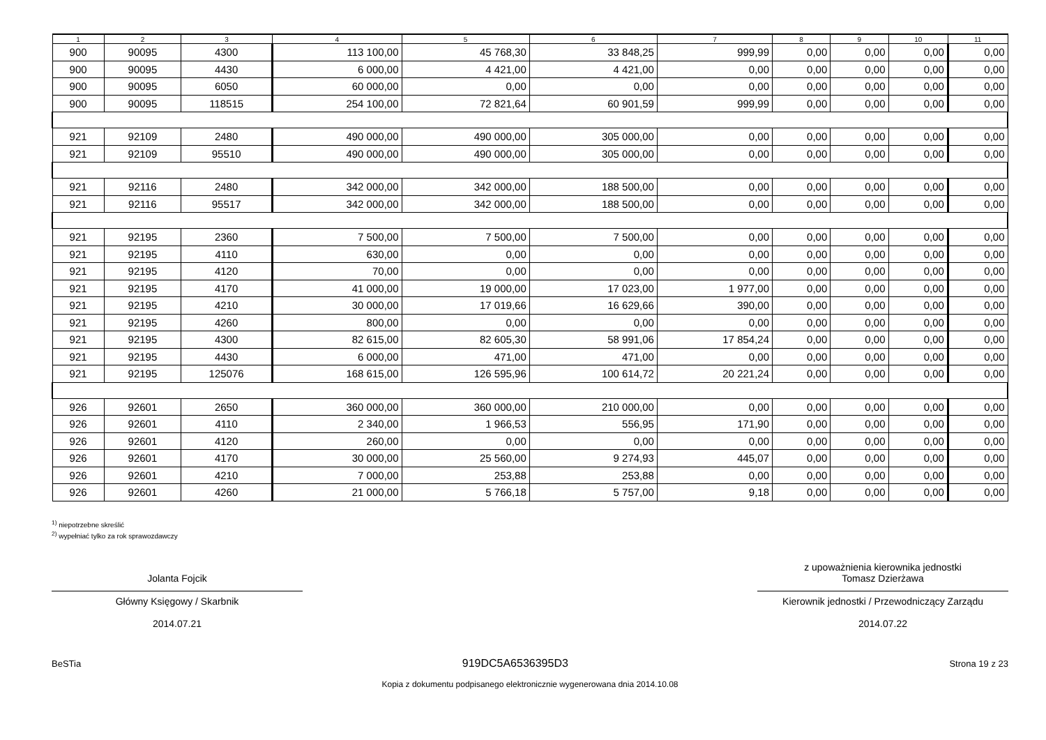| 1 | 2 | 3 | 4 | 5 | 6 | 7 | 8 | 9 | 10 | 11 |
| --- | --- | --- | --- | --- | --- | --- | --- | --- | --- | --- |
| 900 | 90095 | 4300 | 113 100,00 | 45 768,30 | 33 848,25 | 999,99 | 0,00 | 0,00 | 0,00 | 0,00 |
| 900 | 90095 | 4430 | 6 000,00 | 4 421,00 | 4 421,00 | 0,00 | 0,00 | 0,00 | 0,00 | 0,00 |
| 900 | 90095 | 6050 | 60 000,00 | 0,00 | 0,00 | 0,00 | 0,00 | 0,00 | 0,00 | 0,00 |
| 900 | 90095 | 118515 | 254 100,00 | 72 821,64 | 60 901,59 | 999,99 | 0,00 | 0,00 | 0,00 | 0,00 |
| 921 | 92109 | 2480 | 490 000,00 | 490 000,00 | 305 000,00 | 0,00 | 0,00 | 0,00 | 0,00 | 0,00 |
| 921 | 92109 | 95510 | 490 000,00 | 490 000,00 | 305 000,00 | 0,00 | 0,00 | 0,00 | 0,00 | 0,00 |
| 921 | 92116 | 2480 | 342 000,00 | 342 000,00 | 188 500,00 | 0,00 | 0,00 | 0,00 | 0,00 | 0,00 |
| 921 | 92116 | 95517 | 342 000,00 | 342 000,00 | 188 500,00 | 0,00 | 0,00 | 0,00 | 0,00 | 0,00 |
| 921 | 92195 | 2360 | 7 500,00 | 7 500,00 | 7 500,00 | 0,00 | 0,00 | 0,00 | 0,00 | 0,00 |
| 921 | 92195 | 4110 | 630,00 | 0,00 | 0,00 | 0,00 | 0,00 | 0,00 | 0,00 | 0,00 |
| 921 | 92195 | 4120 | 70,00 | 0,00 | 0,00 | 0,00 | 0,00 | 0,00 | 0,00 | 0,00 |
| 921 | 92195 | 4170 | 41 000,00 | 19 000,00 | 17 023,00 | 1 977,00 | 0,00 | 0,00 | 0,00 | 0,00 |
| 921 | 92195 | 4210 | 30 000,00 | 17 019,66 | 16 629,66 | 390,00 | 0,00 | 0,00 | 0,00 | 0,00 |
| 921 | 92195 | 4260 | 800,00 | 0,00 | 0,00 | 0,00 | 0,00 | 0,00 | 0,00 | 0,00 |
| 921 | 92195 | 4300 | 82 615,00 | 82 605,30 | 58 991,06 | 17 854,24 | 0,00 | 0,00 | 0,00 | 0,00 |
| 921 | 92195 | 4430 | 6 000,00 | 471,00 | 471,00 | 0,00 | 0,00 | 0,00 | 0,00 | 0,00 |
| 921 | 92195 | 125076 | 168 615,00 | 126 595,96 | 100 614,72 | 20 221,24 | 0,00 | 0,00 | 0,00 | 0,00 |
| 926 | 92601 | 2650 | 360 000,00 | 360 000,00 | 210 000,00 | 0,00 | 0,00 | 0,00 | 0,00 | 0,00 |
| 926 | 92601 | 4110 | 2 340,00 | 1 966,53 | 556,95 | 171,90 | 0,00 | 0,00 | 0,00 | 0,00 |
| 926 | 92601 | 4120 | 260,00 | 0,00 | 0,00 | 0,00 | 0,00 | 0,00 | 0,00 | 0,00 |
| 926 | 92601 | 4170 | 30 000,00 | 25 560,00 | 9 274,93 | 445,07 | 0,00 | 0,00 | 0,00 | 0,00 |
| 926 | 92601 | 4210 | 7 000,00 | 253,88 | 253,88 | 0,00 | 0,00 | 0,00 | 0,00 | 0,00 |
| 926 | 92601 | 4260 | 21 000,00 | 5 766,18 | 5 757,00 | 9,18 | 0,00 | 0,00 | 0,00 | 0,00 |
<sup>1)</sup> niepotrzebne skreślić
<sup>2)</sup> wypełniać tylko za rok sprawozdawczy
Jolanta Fojcik
Główny Księgowy / Skarbnik
2014.07.21
z upoważnienia kierownika jednostki
Tomasz Dzierżawa
Kierownik jednostki / Przewodniczący Zarządu
2014.07.22
BeSTia 919DC5A6536395D3 Strona 19 z 23
Kopia z dokumentu podpisanego elektronicznie wygenerowana dnia 2014.10.08